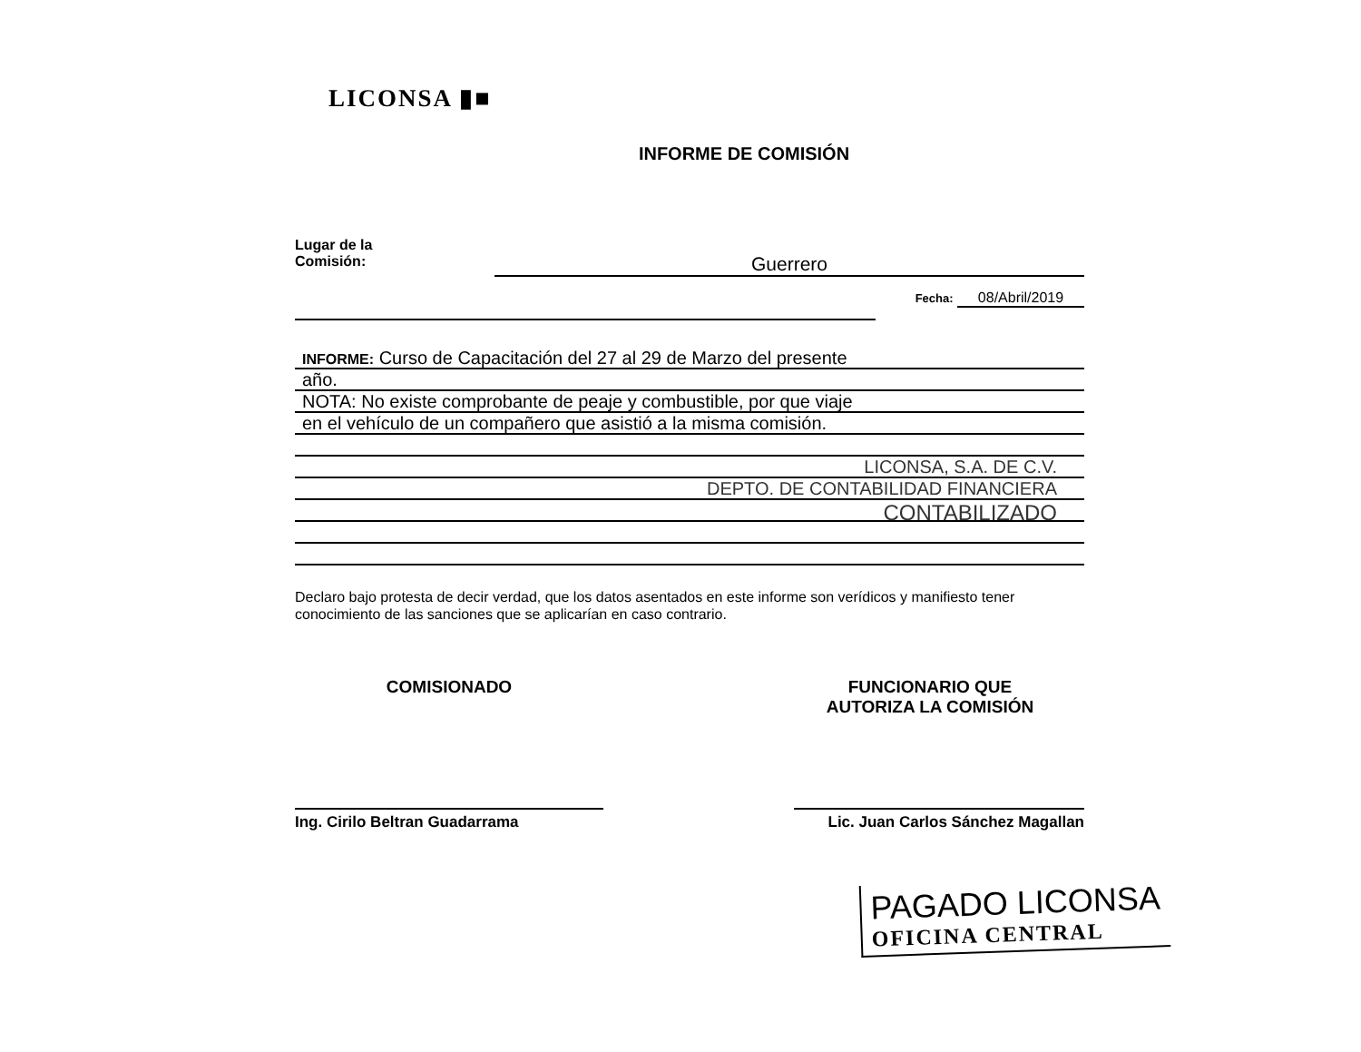LICONSA ▮■
INFORME DE COMISIÓN
Lugar de la
Comisión:
Guerrero
Fecha: 08/Abril/2019
INFORME: Curso de Capacitación del 27 al 29 de Marzo del presente
año.
NOTA: No existe comprobante de peaje y combustible, por que viaje
en el vehículo de un compañero que asistió a la misma comisión.
LICONSA, S.A. DE C.V.
DEPTO. DE CONTABILIDAD FINANCIERA
CONTABILIZADO
Declaro bajo protesta de decir verdad, que los datos asentados en este informe son verídicos y manifiesto tener conocimiento de las sanciones que se aplicarían en caso contrario.
COMISIONADO FUNCIONARIO QUE
AUTORIZA LA COMISIÓN
Ing. Cirilo Beltran Guadarrama Lic. Juan Carlos Sánchez Magallan
PAGADO LICONSA
OFICINA CENTRAL